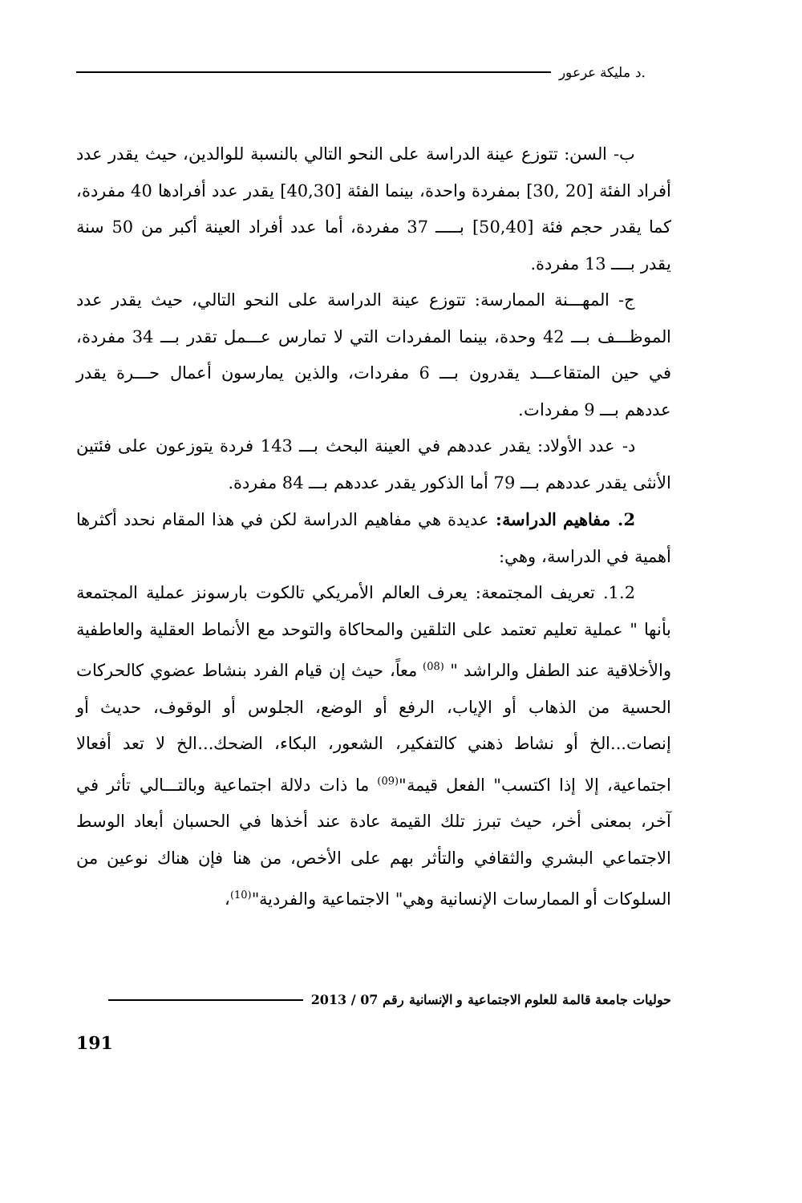.د مليكة عرعور
ب- السن: تتوزع عينة الدراسة على النحو التالي بالنسبة للوالدين، حيث يقدر عدد أفراد الفئة [20 ,30] بمفردة واحدة، بينما الفئة [40,30] يقدر عدد أفرادها 40 مفردة، كما يقدر حجم فئة [50,40] بـــــ 37 مفردة، أما عدد أفراد العينة أكبر من 50 سنة يقدر بــــ 13 مفردة.
ج- المهـــنة الممارسة: تتوزع عينة الدراسة على النحو التالي، حيث يقدر عدد الموظـــف بـــ 42 وحدة، بينما المفردات التي لا تمارس عـــمل تقدر بـــ 34 مفردة، في حين المتقاعـــد يقدرون بـــ 6 مفردات، والذين يمارسون أعمال حـــرة يقدر عددهم بـــ 9 مفردات.
د- عدد الأولاد: يقدر عددهم في العينة البحث بـــ 143 فردة يتوزعون على فئتين الأنثى يقدر عددهم بـــ 79 أما الذكور يقدر عددهم بـــ 84 مفردة.
2. مفاهيم الدراسة: عديدة هي مفاهيم الدراسة لكن في هذا المقام نحدد أكثرها أهمية في الدراسة، وهي:
1.2. تعريف المجتمعة: يعرف العالم الأمريكي تالكوت بارسونز عملية المجتمعة بأنها " عملية تعليم تعتمد على التلقين والمحاكاة والتوحد مع الأنماط العقلية والعاطفية والأخلاقية عند الطفل والراشد " <sup>(08)</sup> معاً، حيث إن قيام الفرد بنشاط عضوي كالحركات الحسية من الذهاب أو الإياب، الرفع أو الوضع، الجلوس أو الوقوف، حديث أو إنصات...الخ أو نشاط ذهني كالتفكير، الشعور، البكاء، الضحك...الخ لا تعد أفعالا اجتماعية، إلا إذا اكتسب" الفعل قيمة"<sup>(09)</sup> ما ذات دلالة اجتماعية وبالتـــالي تأثر في آخر، بمعنى أخر، حيث تبرز تلك القيمة عادة عند أخذها في الحسبان أبعاد الوسط الاجتماعي البشري والثقافي والتأثر بهم على الأخص، من هنا فإن هناك نوعين من السلوكات أو الممارسات الإنسانية وهي" الاجتماعية والفردية"<sup>(10)</sup>،
حوليات جامعة قالمة للعلوم الاجتماعية و الإنسانية رقم 07 / 2013
191